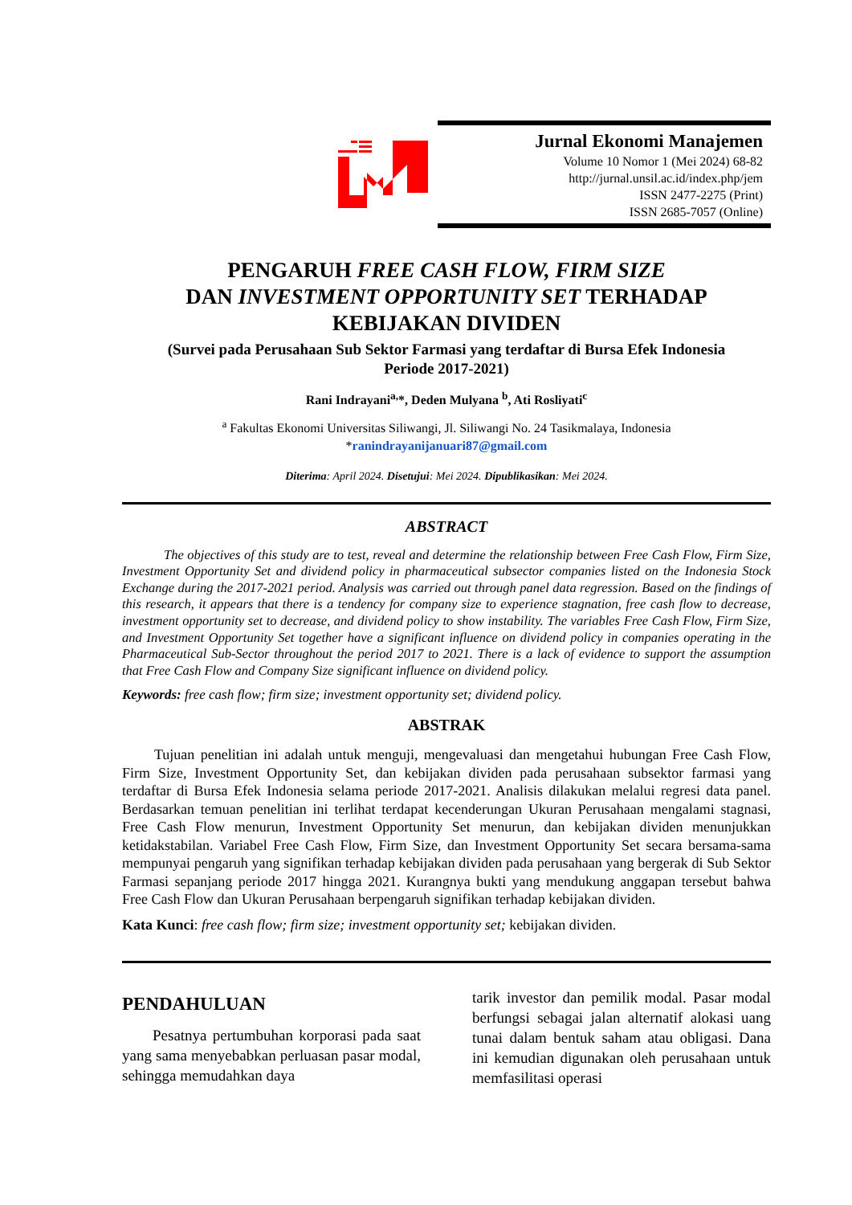Jurnal Ekonomi Manajemen
Volume 10 Nomor 1 (Mei 2024) 68-82
http://jurnal.unsil.ac.id/index.php/jem
ISSN 2477-2275 (Print)
ISSN 2685-7057 (Online)
PENGARUH FREE CASH FLOW, FIRM SIZE
DAN INVESTMENT OPPORTUNITY SET TERHADAP
KEBIJAKAN DIVIDEN
(Survei pada Perusahaan Sub Sektor Farmasi yang terdaftar di Bursa Efek Indonesia
Periode 2017-2021)
Rani Indrayani<sup>a,</sup>*, Deden Mulyana <sup>b</sup>, Ati Rosliyati<sup>c</sup>
<sup>a</sup> Fakultas Ekonomi Universitas Siliwangi, Jl. Siliwangi No. 24 Tasikmalaya, Indonesia
*ranindrayanijanuari87@gmail.com
Diterima: April 2024. Disetujui: Mei 2024. Dipublikasikan: Mei 2024.
ABSTRACT
The objectives of this study are to test, reveal and determine the relationship between Free Cash Flow, Firm Size, Investment Opportunity Set and dividend policy in pharmaceutical subsector companies listed on the Indonesia Stock Exchange during the 2017-2021 period. Analysis was carried out through panel data regression. Based on the findings of this research, it appears that there is a tendency for company size to experience stagnation, free cash flow to decrease, investment opportunity set to decrease, and dividend policy to show instability. The variables Free Cash Flow, Firm Size, and Investment Opportunity Set together have a significant influence on dividend policy in companies operating in the Pharmaceutical Sub-Sector throughout the period 2017 to 2021. There is a lack of evidence to support the assumption that Free Cash Flow and Company Size significant influence on dividend policy.
Keywords: free cash flow; firm size; investment opportunity set; dividend policy.
ABSTRAK
Tujuan penelitian ini adalah untuk menguji, mengevaluasi dan mengetahui hubungan Free Cash Flow, Firm Size, Investment Opportunity Set, dan kebijakan dividen pada perusahaan subsektor farmasi yang terdaftar di Bursa Efek Indonesia selama periode 2017-2021. Analisis dilakukan melalui regresi data panel. Berdasarkan temuan penelitian ini terlihat terdapat kecenderungan Ukuran Perusahaan mengalami stagnasi, Free Cash Flow menurun, Investment Opportunity Set menurun, dan kebijakan dividen menunjukkan ketidakstabilan. Variabel Free Cash Flow, Firm Size, dan Investment Opportunity Set secara bersama-sama mempunyai pengaruh yang signifikan terhadap kebijakan dividen pada perusahaan yang bergerak di Sub Sektor Farmasi sepanjang periode 2017 hingga 2021. Kurangnya bukti yang mendukung anggapan tersebut bahwa Free Cash Flow dan Ukuran Perusahaan berpengaruh signifikan terhadap kebijakan dividen.
Kata Kunci: free cash flow; firm size; investment opportunity set; kebijakan dividen.
PENDAHULUAN
Pesatnya pertumbuhan korporasi pada saat yang sama menyebabkan perluasan pasar modal, sehingga memudahkan daya
tarik investor dan pemilik modal. Pasar modal berfungsi sebagai jalan alternatif alokasi uang tunai dalam bentuk saham atau obligasi. Dana ini kemudian digunakan oleh perusahaan untuk memfasilitasi operasi